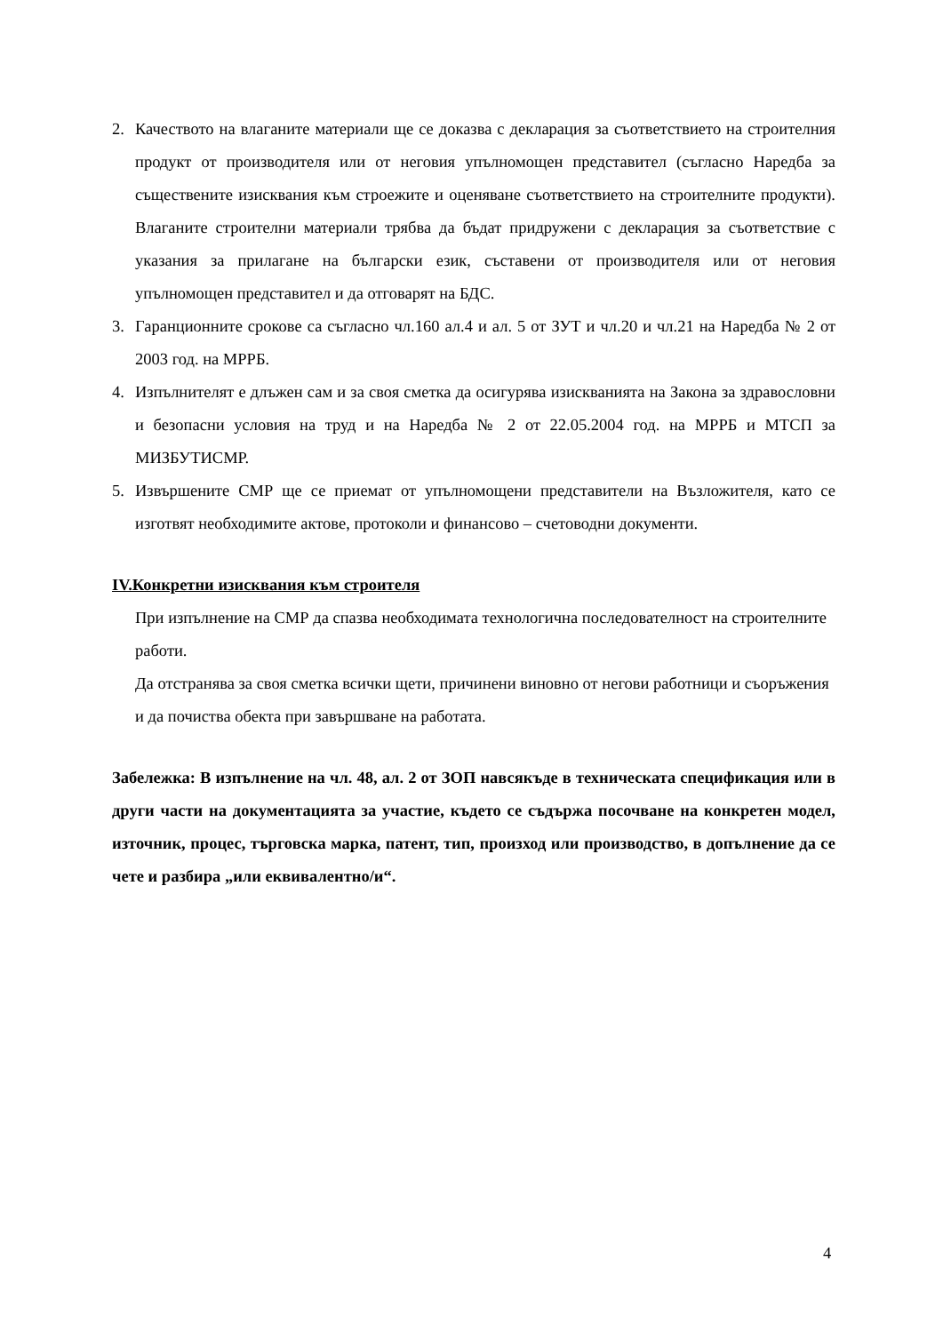2. Качеството на влаганите материали ще се доказва с декларация за съответствието на строителния продукт от производителя или от неговия упълномощен представител (съгласно Наредба за съществените изисквания към строежите и оценяване съответствието на строителните продукти). Влаганите строителни материали трябва да бъдат придружени с декларация за съответствие с указания за прилагане на български език, съставени от производителя или от неговия упълномощен представител и да отговарят на БДС.
3. Гаранционните срокове са съгласно чл.160 ал.4 и ал. 5 от ЗУТ и чл.20 и чл.21 на Наредба № 2 от 2003 год. на МРРБ.
4. Изпълнителят е длъжен сам и за своя сметка да осигурява изискванията на Закона за здравословни и безопасни условия на труд и на Наредба № 2 от 22.05.2004 год. на МРРБ и МТСП за МИЗБУТИСМР.
5. Извършените СМР ще се приемат от упълномощени представители на Възложителя, като се изготвят необходимите актове, протоколи и финансово – счетоводни документи.
IV.Конкретни изисквания към строителя
При изпълнение на СМР да спазва необходимата технологична последователност на строителните работи.
Да отстранява за своя сметка всички щети, причинени виновно от негови работници и съоръжения и да почиства обекта при завършване на работата.
Забележка: В изпълнение на чл. 48, ал. 2 от ЗОП навсякъде в техническата спецификация или в други части на документацията за участие, където се съдържа посочване на конкретен модел, източник, процес, търговска марка, патент, тип, произход или производство, в допълнение да се чете и разбира „или еквивалентно/и“.
4